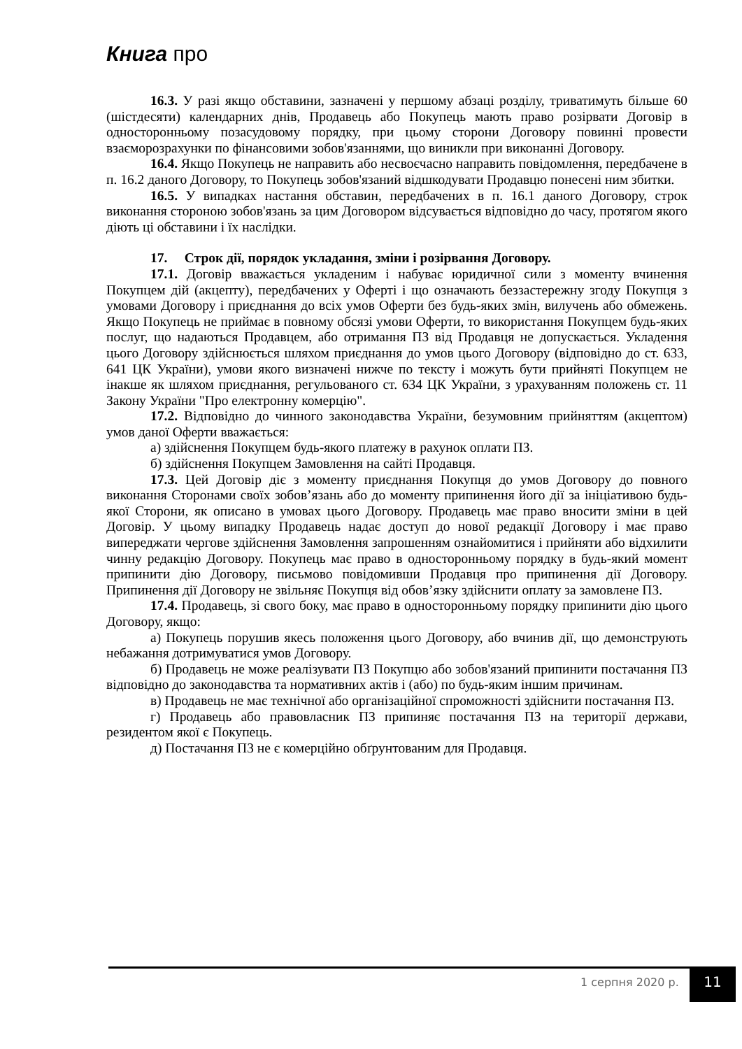Книга про
16.3. У разі якщо обставини, зазначені у першому абзаці розділу, триватимуть більше 60 (шістдесяти) календарних днів, Продавець або Покупець мають право розірвати Договір в односторонньому позасудовому порядку, при цьому сторони Договору повинні провести взаєморозрахунки по фінансовими зобов'язаннями, що виникли при виконанні Договору.
16.4. Якщо Покупець не направить або несвоєчасно направить повідомлення, передбачене в п. 16.2 даного Договору, то Покупець зобов'язаний відшкодувати Продавцю понесені ним збитки.
16.5. У випадках настання обставин, передбачених в п. 16.1 даного Договору, строк виконання стороною зобов'язань за цим Договором відсувається відповідно до часу, протягом якого діють ці обставини і їх наслідки.
17. Строк дії, порядок укладання, зміни і розірвання Договору.
17.1. Договір вважається укладеним і набуває юридичної сили з моменту вчинення Покупцем дій (акцепту), передбачених у Оферті і що означають беззастережну згоду Покупця з умовами Договору і приєднання до всіх умов Оферти без будь-яких змін, вилучень або обмежень. Якщо Покупець не приймає в повному обсязі умови Оферти, то використання Покупцем будь-яких послуг, що надаються Продавцем, або отримання ПЗ від Продавця не допускається. Укладення цього Договору здійснюється шляхом приєднання до умов цього Договору (відповідно до ст. 633, 641 ЦК України), умови якого визначені нижче по тексту і можуть бути прийняті Покупцем не інакше як шляхом приєднання, регульованого ст. 634 ЦК України, з урахуванням положень ст. 11 Закону України "Про електронну комерцію".
17.2. Відповідно до чинного законодавства України, безумовним прийняттям (акцептом) умов даної Оферти вважається:
а) здійснення Покупцем будь-якого платежу в рахунок оплати ПЗ.
б) здійснення Покупцем Замовлення на сайті Продавця.
17.3. Цей Договір діє з моменту приєднання Покупця до умов Договору до повного виконання Сторонами своїх зобов’язань або до моменту припинення його дії за ініціативою будь-якої Сторони, як описано в умовах цього Договору. Продавець має право вносити зміни в цей Договір. У цьому випадку Продавець надає доступ до нової редакції Договору і має право випереджати чергове здійснення Замовлення запрошенням ознайомитися і прийняти або відхилити чинну редакцію Договору. Покупець має право в односторонньому порядку в будь-який момент припинити дію Договору, письмово повідомивши Продавця про припинення дії Договору. Припинення дії Договору не звільняє Покупця від обов’язку здійснити оплату за замовлене ПЗ.
17.4. Продавець, зі свого боку, має право в односторонньому порядку припинити дію цього Договору, якщо:
а) Покупець порушив якесь положення цього Договору, або вчинив дії, що демонструють небажання дотримуватися умов Договору.
б) Продавець не може реалізувати ПЗ Покупцю або зобов'язаний припинити постачання ПЗ відповідно до законодавства та нормативних актів і (або) по будь-яким іншим причинам.
в) Продавець не має технічної або організаційної спроможності здійснити постачання ПЗ.
г) Продавець або правовласник ПЗ припиняє постачання ПЗ на території держави, резидентом якої є Покупець.
д) Постачання ПЗ не є комерційно обґрунтованим для Продавця.
1 серпня 2020 р. 11